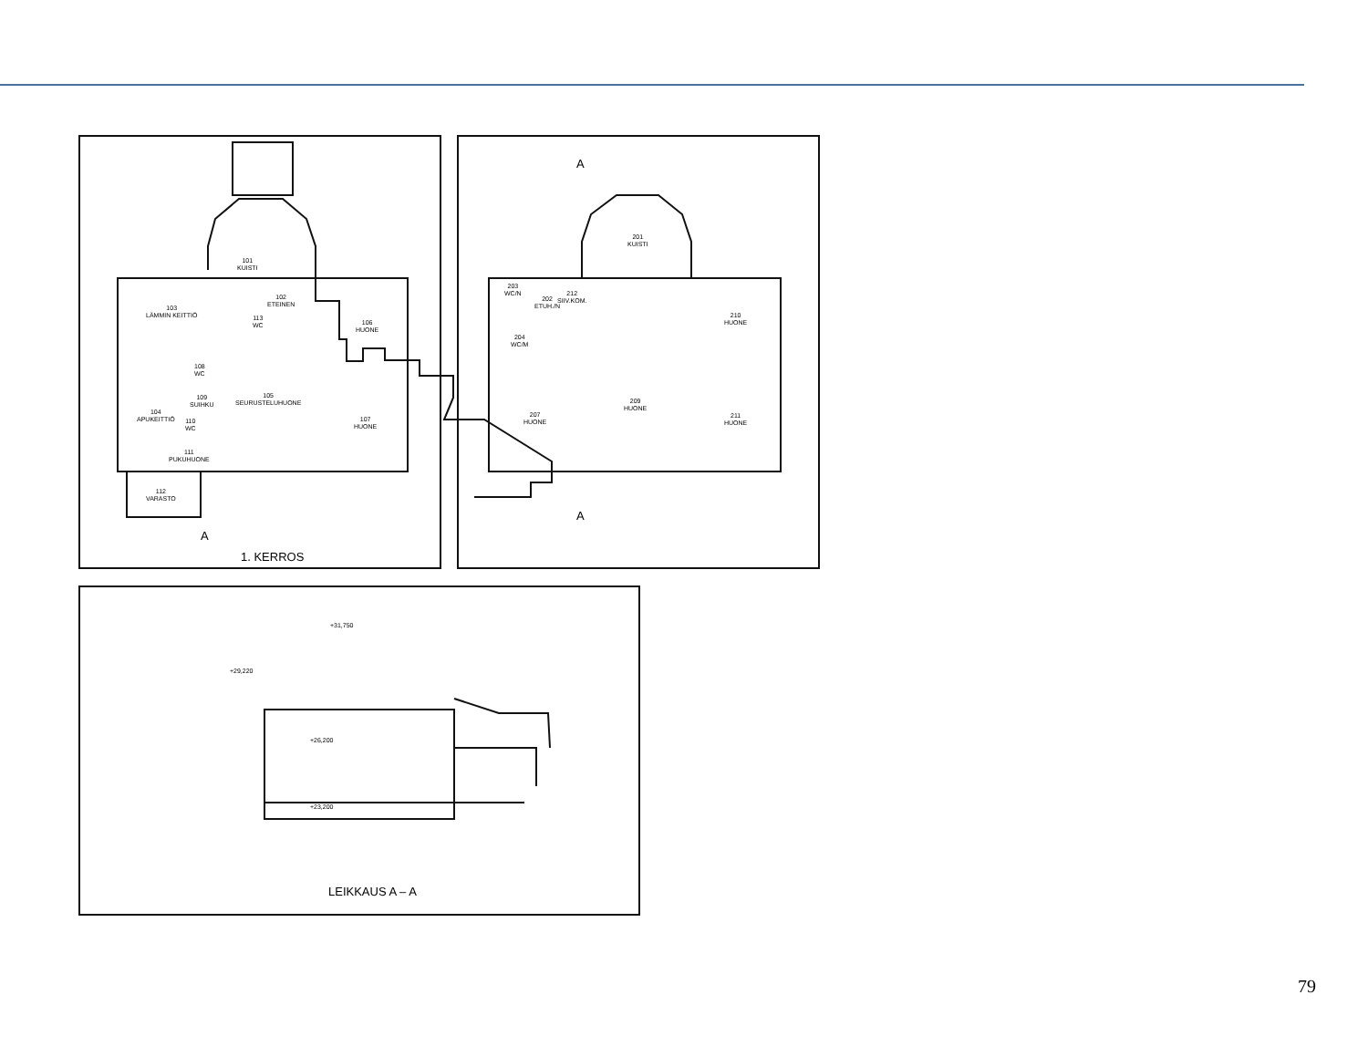101
KUISTI
102
ETEINEN
103
LÄMMIN KEITTIÖ
104
APUKEITTIÖ
105
SEURUSTELUHUONE
106
HUONE
107
HUONE
108
WC
109
SUIHKU
110
WC
111
PUKUHUONE
112
VARASTO
113
WC
1. KERROS
A
A
A
201
KUISTI
202
ETUH./N
203
WC/N
204
WC/M
207
HUONE
209
HUONE
210
HUONE
211
HUONE
212
SIIV.KOM.
+31,750
+29,220
+26,200
+23,200
LEIKKAUS A – A
79